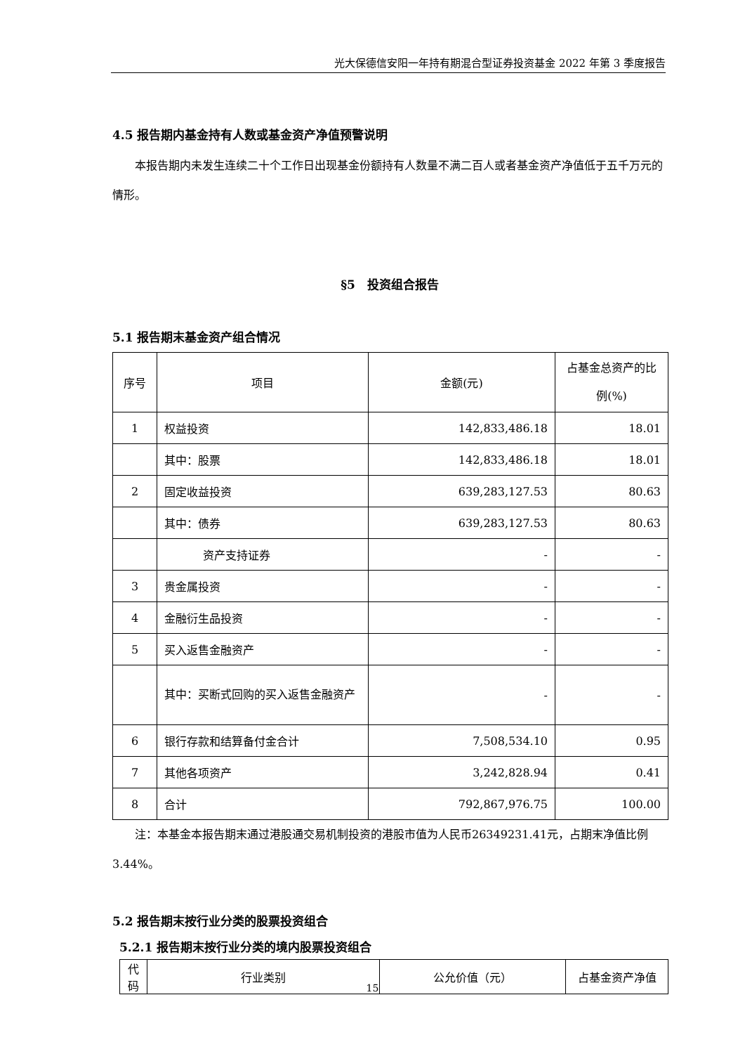光大保德信安阳一年持有期混合型证券投资基金 2022 年第 3 季度报告
4.5 报告期内基金持有人数或基金资产净值预警说明
本报告期内未发生连续二十个工作日出现基金份额持有人数量不满二百人或者基金资产净值低于五千万元的情形。
§5　投资组合报告
5.1 报告期末基金资产组合情况
| 序号 | 项目 | 金额(元) | 占基金总资产的比例(%) |
| --- | --- | --- | --- |
| 1 | 权益投资 | 142,833,486.18 | 18.01 |
| | 其中：股票 | 142,833,486.18 | 18.01 |
| 2 | 固定收益投资 | 639,283,127.53 | 80.63 |
| | 其中：债券 | 639,283,127.53 | 80.63 |
| | 资产支持证券 | - | - |
| 3 | 贵金属投资 | - | - |
| 4 | 金融衍生品投资 | - | - |
| 5 | 买入返售金融资产 | - | - |
| | 其中：买断式回购的买入返售金融资产 | - | - |
| 6 | 银行存款和结算备付金合计 | 7,508,534.10 | 0.95 |
| 7 | 其他各项资产 | 3,242,828.94 | 0.41 |
| 8 | 合计 | 792,867,976.75 | 100.00 |
注：本基金本报告期末通过港股通交易机制投资的港股市值为人民币26349231.41元，占期末净值比例3.44%。
5.2 报告期末按行业分类的股票投资组合
5.2.1 报告期末按行业分类的境内股票投资组合
| 代码 | 行业类别 | 公允价值（元） | 占基金资产净值 |
| --- | --- | --- | --- |
15